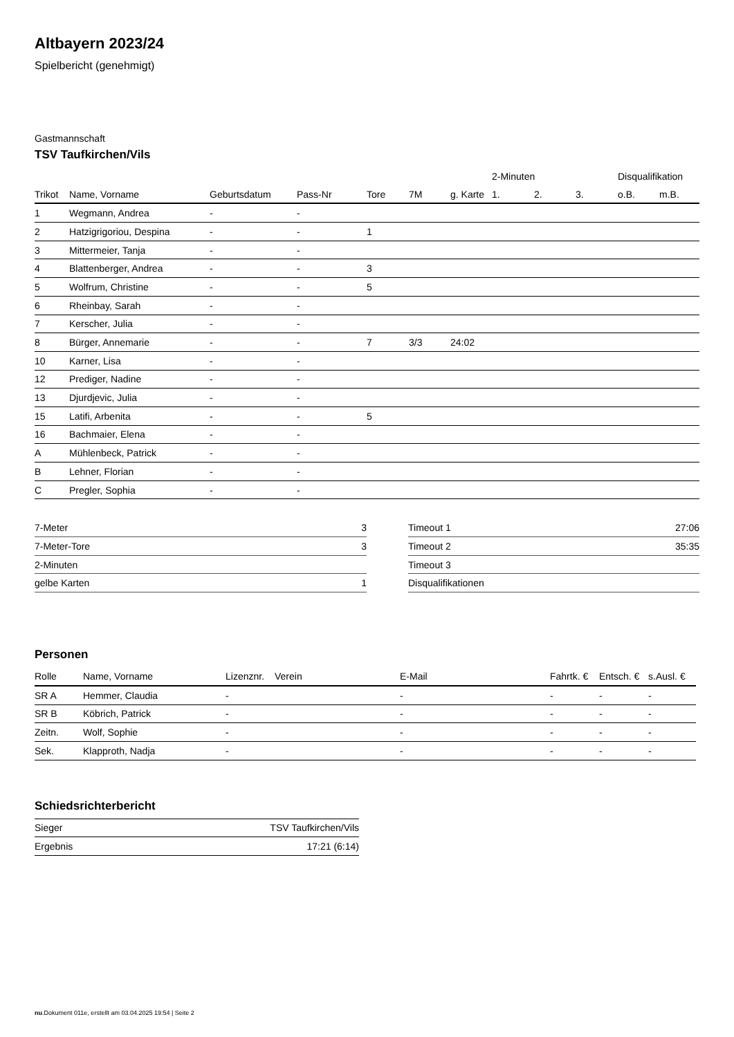Altbayern 2023/24
Spielbericht (genehmigt)
Gastmannschaft
TSV Taufkirchen/Vils
| | | | | | | | 2-Minuten | | | Disqualifikation | |
| --- | --- | --- | --- | --- | --- | --- | --- | --- | --- | --- | --- |
| Trikot | Name, Vorname | Geburtsdatum | Pass-Nr | Tore | 7M | g. Karte | 1. | 2. | 3. | o.B. | m.B. |
| 1 | Wegmann, Andrea | - | - | | | | | | | | |
| 2 | Hatzigrigoriou, Despina | - | - | 1 | | | | | | | |
| 3 | Mittermeier, Tanja | - | - | | | | | | | | |
| 4 | Blattenberger, Andrea | - | - | 3 | | | | | | | |
| 5 | Wolfrum, Christine | - | - | 5 | | | | | | | |
| 6 | Rheinbay, Sarah | - | - | | | | | | | | |
| 7 | Kerscher, Julia | - | - | | | | | | | | |
| 8 | Bürger, Annemarie | - | - | 7 | 3/3 | 24:02 | | | | | |
| 10 | Karner, Lisa | - | - | | | | | | | | |
| 12 | Prediger, Nadine | - | - | | | | | | | | |
| 13 | Djurdjevic, Julia | - | - | | | | | | | | |
| 15 | Latifi, Arbenita | - | - | 5 | | | | | | | |
| 16 | Bachmaier, Elena | - | - | | | | | | | | |
| A | Mühlenbeck, Patrick | - | - | | | | | | | | |
| B | Lehner, Florian | - | - | | | | | | | | |
| C | Pregler, Sophia | - | - | | | | | | | | |
| 7-Meter | 3 |
| 7-Meter-Tore | 3 |
| 2-Minuten | |
| gelbe Karten | 1 |
| Timeout 1 | 27:06 |
| Timeout 2 | 35:35 |
| Timeout 3 | |
| Disqualifikationen | |
Personen
| Rolle | Name, Vorname | Lizenznr. | Verein | E-Mail | Fahrtk. € | Entsch. € | s.Ausl. € |
| --- | --- | --- | --- | --- | --- | --- | --- |
| SR A | Hemmer, Claudia | - | | - | - | - | - |
| SR B | Köbrich, Patrick | - | | - | - | - | - |
| Zeitn. | Wolf, Sophie | - | | - | - | - | - |
| Sek. | Klapproth, Nadja | - | | - | - | - | - |
Schiedsrichterbericht
| Sieger | TSV Taufkirchen/Vils |
| Ergebnis | 17:21 (6:14) |
nu.Dokument 011e, erstellt am 03.04.2025 19:54 | Seite 2